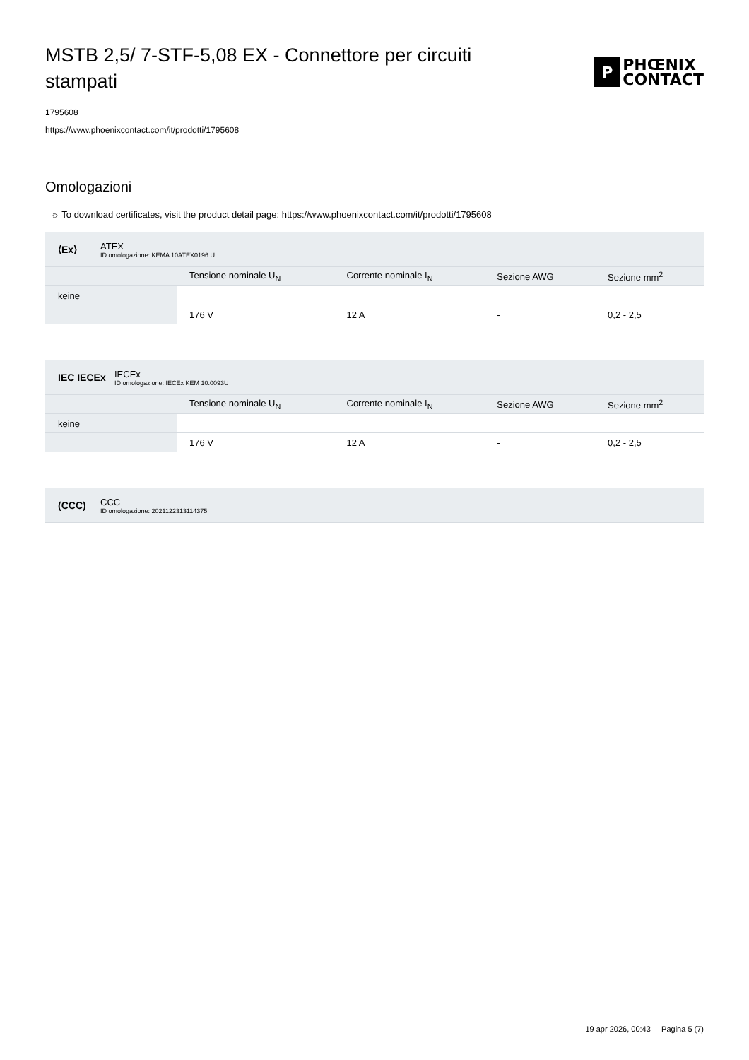MSTB 2,5/ 7-STF-5,08 EX - Connettore per circuiti stampati
P
PHŒNIX
CONTACT
1795608
https://www.phoenixcontact.com/it/prodotti/1795608
Omologazioni
☼ To download certificates, visit the product detail page: https://www.phoenixcontact.com/it/prodotti/1795608
⟨Ex⟩
ATEX
ID omologazione: KEMA 10ATEX0196 U
| | Tensione nominale U<sub>N</sub> | Corrente nominale I<sub>N</sub> | Sezione AWG | Sezione mm<sup>2</sup> |
| --- | --- | --- | --- | --- |
| keine | | | | |
| | 176 V | 12 A | - | 0,2 - 2,5 |
IEC IECEx
IECEx
ID omologazione: IECEx KEM 10.0093U
| | Tensione nominale U<sub>N</sub> | Corrente nominale I<sub>N</sub> | Sezione AWG | Sezione mm<sup>2</sup> |
| --- | --- | --- | --- | --- |
| keine | | | | |
| | 176 V | 12 A | - | 0,2 - 2,5 |
(CCC)
CCC
ID omologazione: 2021122313114375
19 apr 2026, 00:43 Pagina 5 (7)